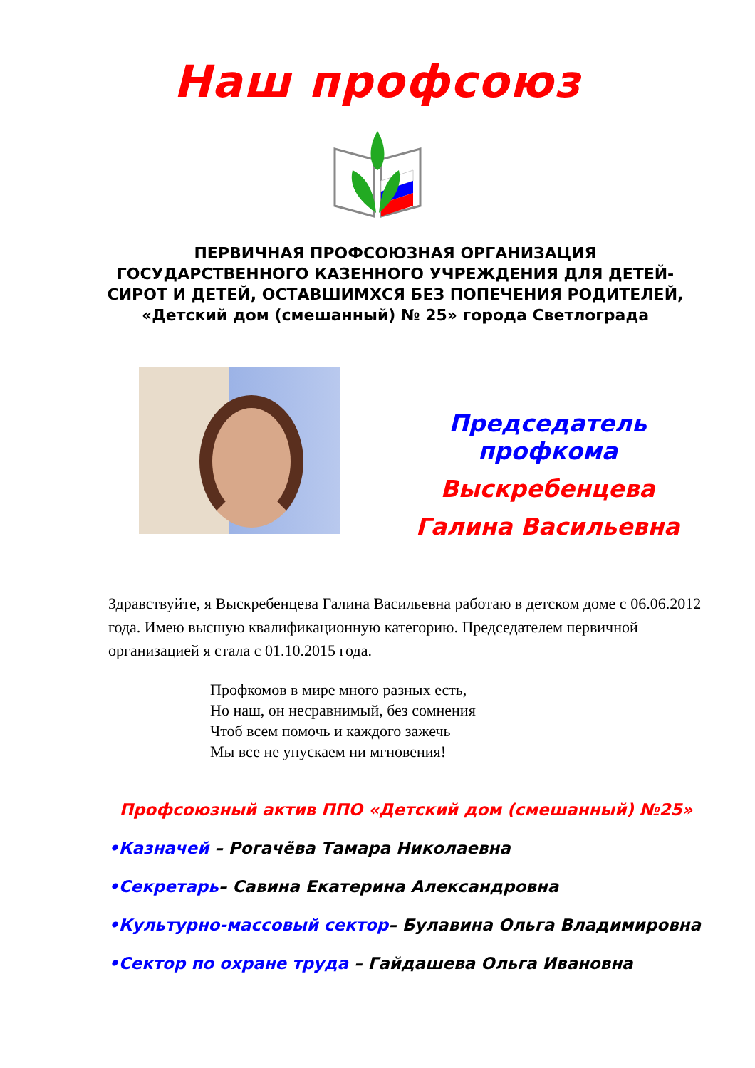Наш профсоюз
ПЕРВИЧНАЯ ПРОФСОЮЗНАЯ ОРГАНИЗАЦИЯ ГОСУДАРСТВЕННОГО КАЗЕННОГО УЧРЕЖДЕНИЯ ДЛЯ ДЕТЕЙ-СИРОТ И ДЕТЕЙ, ОСТАВШИМХСЯ БЕЗ ПОПЕЧЕНИЯ РОДИТЕЛЕЙ,
«Детский дом (смешанный) № 25» города Светлограда
Председатель
профкома
Выскребенцева
Галина Васильевна
Здравствуйте, я Выскребенцева Галина Васильевна работаю в детском доме с 06.06.2012 года. Имею высшую квалификационную категорию. Председателем первичной организацией я стала с 01.10.2015 года.
Профкомов в мире много разных есть,
Но наш, он несравнимый, без сомнения
Чтоб всем помочь и каждого зажечь
Мы все не упускаем ни мгновения!
Профсоюзный актив ППО «Детский дом (смешанный) №25»
•Казначей – Рогачёва Тамара Николаевна
•Секретарь– Савина Екатерина Александровна
•Культурно-массовый сектор– Булавина Ольга Владимировна
•Сектор по охране труда – Гайдашева Ольга Ивановна